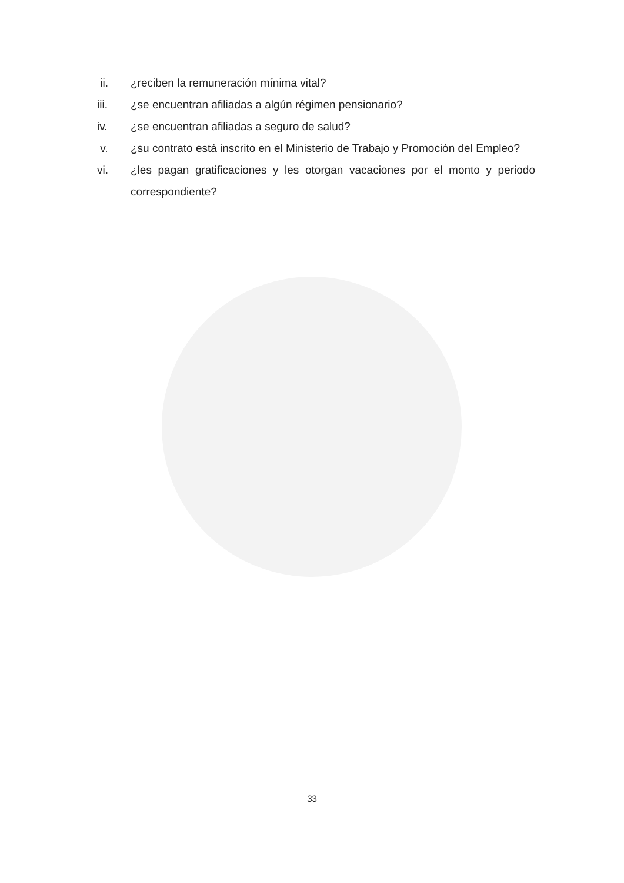ii. ¿reciben la remuneración mínima vital?
iii. ¿se encuentran afiliadas a algún régimen pensionario?
iv. ¿se encuentran afiliadas a seguro de salud?
v. ¿su contrato está inscrito en el Ministerio de Trabajo y Promoción del Empleo?
vi. ¿les pagan gratificaciones y les otorgan vacaciones por el monto y periodo correspondiente?
33